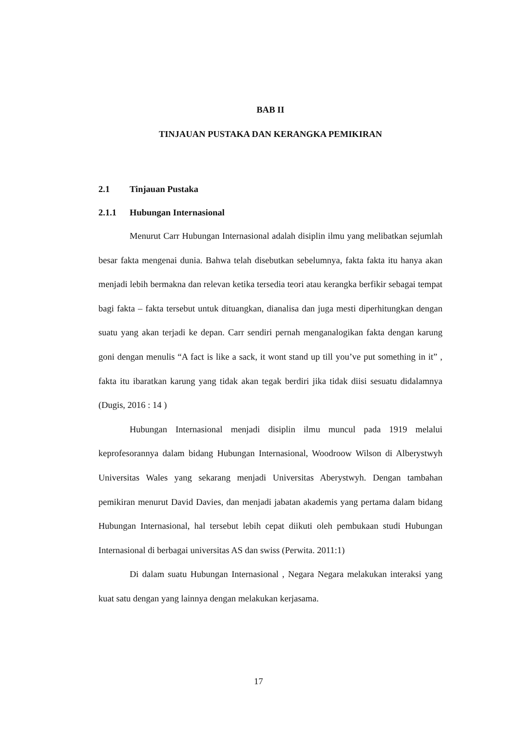BAB II
TINJAUAN PUSTAKA DAN KERANGKA PEMIKIRAN
2.1 Tinjauan Pustaka
2.1.1 Hubungan Internasional
Menurut Carr Hubungan Internasional adalah disiplin ilmu yang melibatkan sejumlah besar fakta mengenai dunia. Bahwa telah disebutkan sebelumnya, fakta fakta itu hanya akan menjadi lebih bermakna dan relevan ketika tersedia teori atau kerangka berfikir sebagai tempat bagi fakta – fakta tersebut untuk dituangkan, dianalisa dan juga mesti diperhitungkan dengan suatu yang akan terjadi ke depan. Carr sendiri pernah menganalogikan fakta dengan karung goni dengan menulis “A fact is like a sack, it wont stand up till you’ve put something in it” , fakta itu ibaratkan karung yang tidak akan tegak berdiri jika tidak diisi sesuatu didalamnya (Dugis, 2016 : 14 )
Hubungan Internasional menjadi disiplin ilmu muncul pada 1919 melalui keprofesorannya dalam bidang Hubungan Internasional, Woodroow Wilson di Alberystwyh Universitas Wales yang sekarang menjadi Universitas Aberystwyh. Dengan tambahan pemikiran menurut David Davies, dan menjadi jabatan akademis yang pertama dalam bidang Hubungan Internasional, hal tersebut lebih cepat diikuti oleh pembukaan studi Hubungan Internasional di berbagai universitas AS dan swiss (Perwita. 2011:1)
Di dalam suatu Hubungan Internasional , Negara Negara melakukan interaksi yang kuat satu dengan yang lainnya dengan melakukan kerjasama.
17